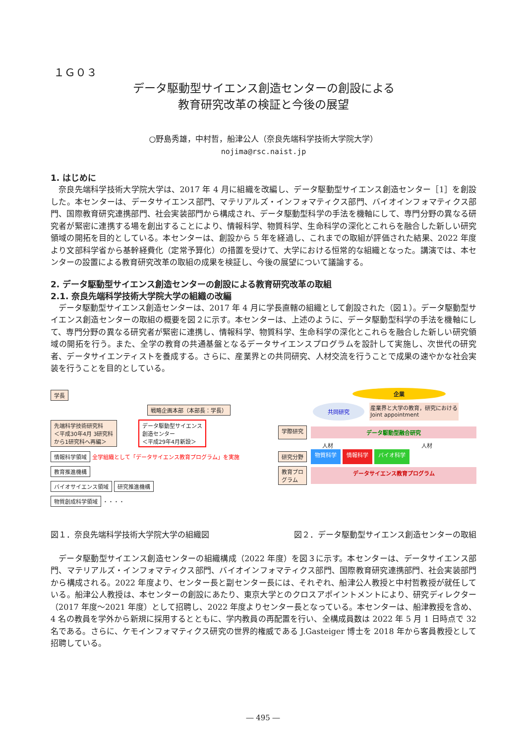１Ｇ０３
データ駆動型サイエンス創造センターの創設による
教育研究改革の検証と今後の展望
○野島秀雄，中村哲，船津公人（奈良先端科学技術大学院大学）
nojima@rsc.naist.jp
1. はじめに
奈良先端科学技術大学院大学は、2017 年 4 月に組織を改編し、データ駆動型サイエンス創造センター［1］を創設した。本センターは、データサイエンス部門、マテリアルズ・インフォマティクス部門、バイオインフォマティクス部門、国際教育研究連携部門、社会実装部門から構成され、データ駆動型科学の手法を機軸にして、専門分野の異なる研究者が緊密に連携する場を創出することにより、情報科学、物質科学、生命科学の深化とこれらを融合した新しい研究領域の開拓を目的としている。本センターは、創設から 5 年を経過し、これまでの取組が評価された結果、2022 年度より文部科学省から基幹経費化（定常予算化）の措置を受けて、大学における恒常的な組織となった。講演では、本センターの設置による教育研究改革の取組の成果を検証し、今後の展望について議論する。
2. データ駆動型サイエンス創造センターの創設による教育研究改革の取組
2.1. 奈良先端科学技術大学院大学の組織の改編
データ駆動型サイエンス創造センターは、2017 年 4 月に学長直轄の組織として創設された（図１）。データ駆動型サイエンス創造センターの取組の概要を図２に示す。本センターは、上述のように、データ駆動型科学の手法を機軸にして、専門分野の異なる研究者が緊密に連携し、情報科学、物質科学、生命科学の深化とこれらを融合した新しい研究領域の開拓を行う。また、全学の教育の共通基盤となるデータサイエンスプログラムを設計して実施し、次世代の研究者、データサイエンティストを養成する。さらに、産業界との共同研究、人材交流を行うことで成果の速やかな社会実装を行うことを目的としている。
学長
戦略企画本部（本部長：学長）
先端科学技術研究科
＜平成30年4月 3研究科
から1研究科へ再編＞
データ駆動型サイエンス
創造センター
＜平成29年4月新設＞
情報科学領域
全学組織として「データサイエンス教育プログラム」を実施
教育推進機構
バイオサイエンス領域 研究推進機構
物質創成科学領域
・・・・
企業
共同研究 産業界と大学の教育，研究における
Joint appointment
学際研究
データ駆動型融合研究
人材 人材
研究分野
物質科学 情報科学 バイオ科学
教育プロ
グラム
データサイエンス教育プログラム
図１．奈良先端科学技術大学院大学の組織図 図２．データ駆動型サイエンス創造センターの取組
データ駆動型サイエンス創造センターの組織構成（2022 年度）を図３に示す。本センターは、データサイエンス部門、マテリアルズ・インフォマティクス部門、バイオインフォマティクス部門、国際教育研究連携部門、社会実装部門から構成される。2022 年度より、センター長と副センター長には、それぞれ、船津公人教授と中村哲教授が就任している。船津公人教授は、本センターの創設にあたり、東京大学とのクロスアポイントメントにより、研究ディレクター（2017 年度～2021 年度）として招聘し、2022 年度よりセンター長となっている。本センターは、船津教授を含め、4 名の教員を学外から新規に採用するとともに、学内教員の再配置を行い、全構成員数は 2022 年 5 月 1 日時点で 32 名である。さらに、ケモインフォマティクス研究の世界的権威である J.Gasteiger 博士を 2018 年から客員教授として招聘している。
― 495 ―